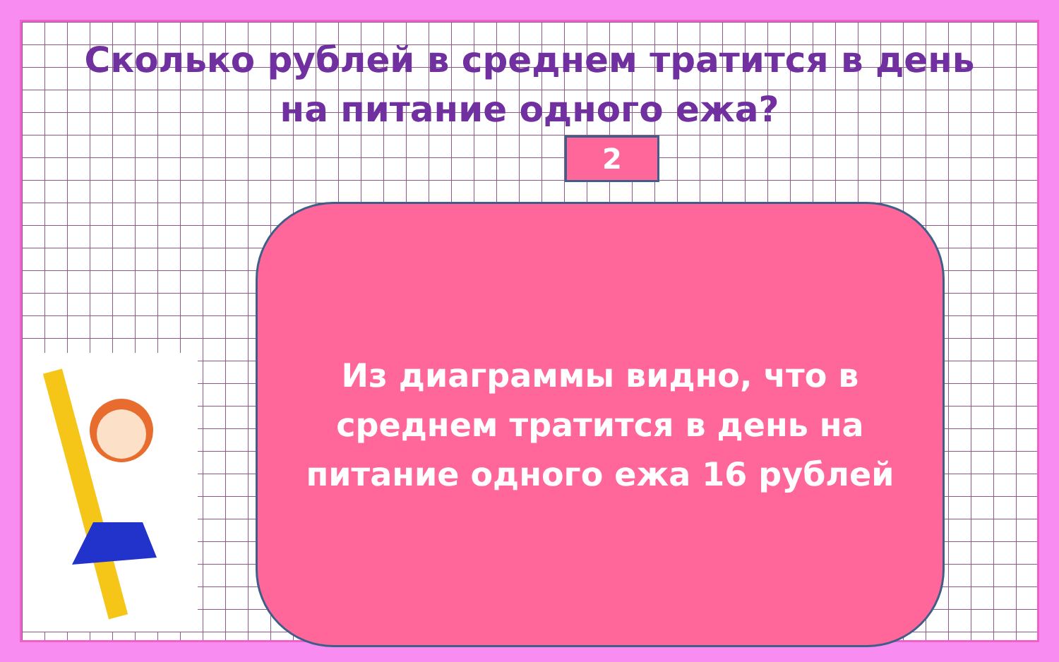Сколько рублей в среднем тратится в день
на питание одного ежа?
2
Из диаграммы видно, что в
среднем тратится в день на
питание одного ежа 16 рублей